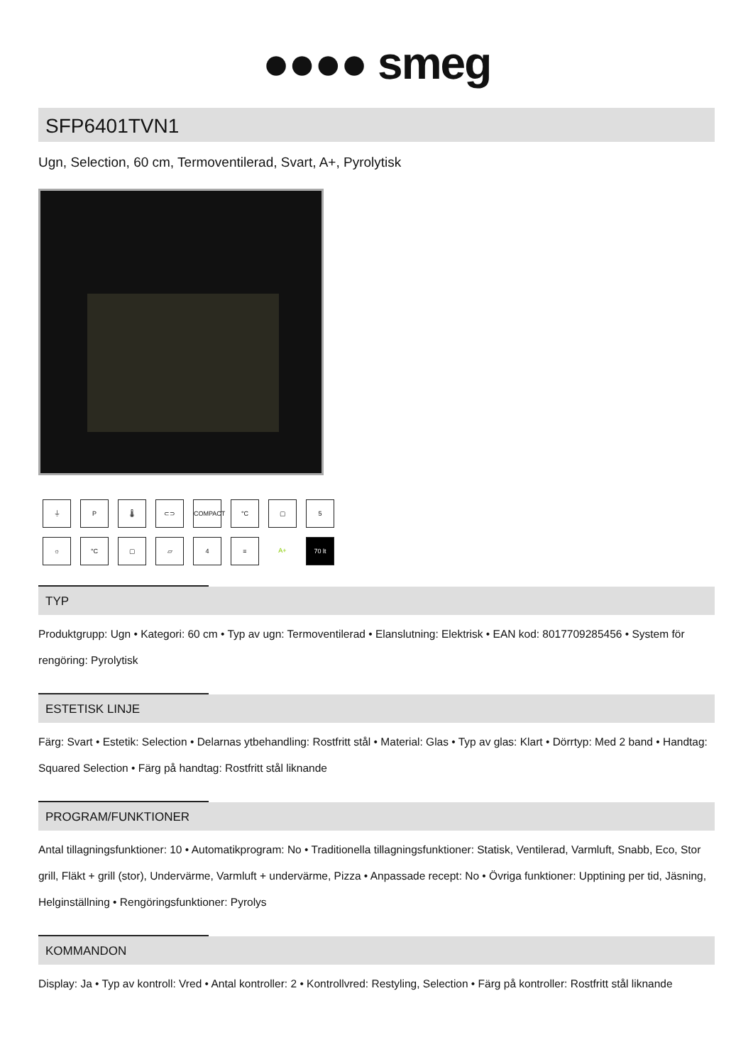●●●● smeg
SFP6401TVN1
Ugn, Selection, 60 cm, Termoventilerad, Svart, A+, Pyrolytisk
⏚
P
🌡
⊂⊃
COMPACT
°C
▢
5
☼
°C
▢
▱
4
≡
A+
70 lt
TYP
Produktgrupp: Ugn • Kategori: 60 cm • Typ av ugn: Termoventilerad • Elanslutning: Elektrisk • EAN kod: 8017709285456 • System för rengöring: Pyrolytisk
ESTETISK LINJE
Färg: Svart • Estetik: Selection • Delarnas ytbehandling: Rostfritt stål • Material: Glas • Typ av glas: Klart • Dörrtyp: Med 2 band • Handtag: Squared Selection • Färg på handtag: Rostfritt stål liknande
PROGRAM/FUNKTIONER
Antal tillagningsfunktioner: 10 • Automatikprogram: No • Traditionella tillagningsfunktioner: Statisk, Ventilerad, Varmluft, Snabb, Eco, Stor grill, Fläkt + grill (stor), Undervärme, Varmluft + undervärme, Pizza • Anpassade recept: No • Övriga funktioner: Upptining per tid, Jäsning, Helginställning • Rengöringsfunktioner: Pyrolys
KOMMANDON
Display: Ja • Typ av kontroll: Vred • Antal kontroller: 2 • Kontrollvred: Restyling, Selection • Färg på kontroller: Rostfritt stål liknande